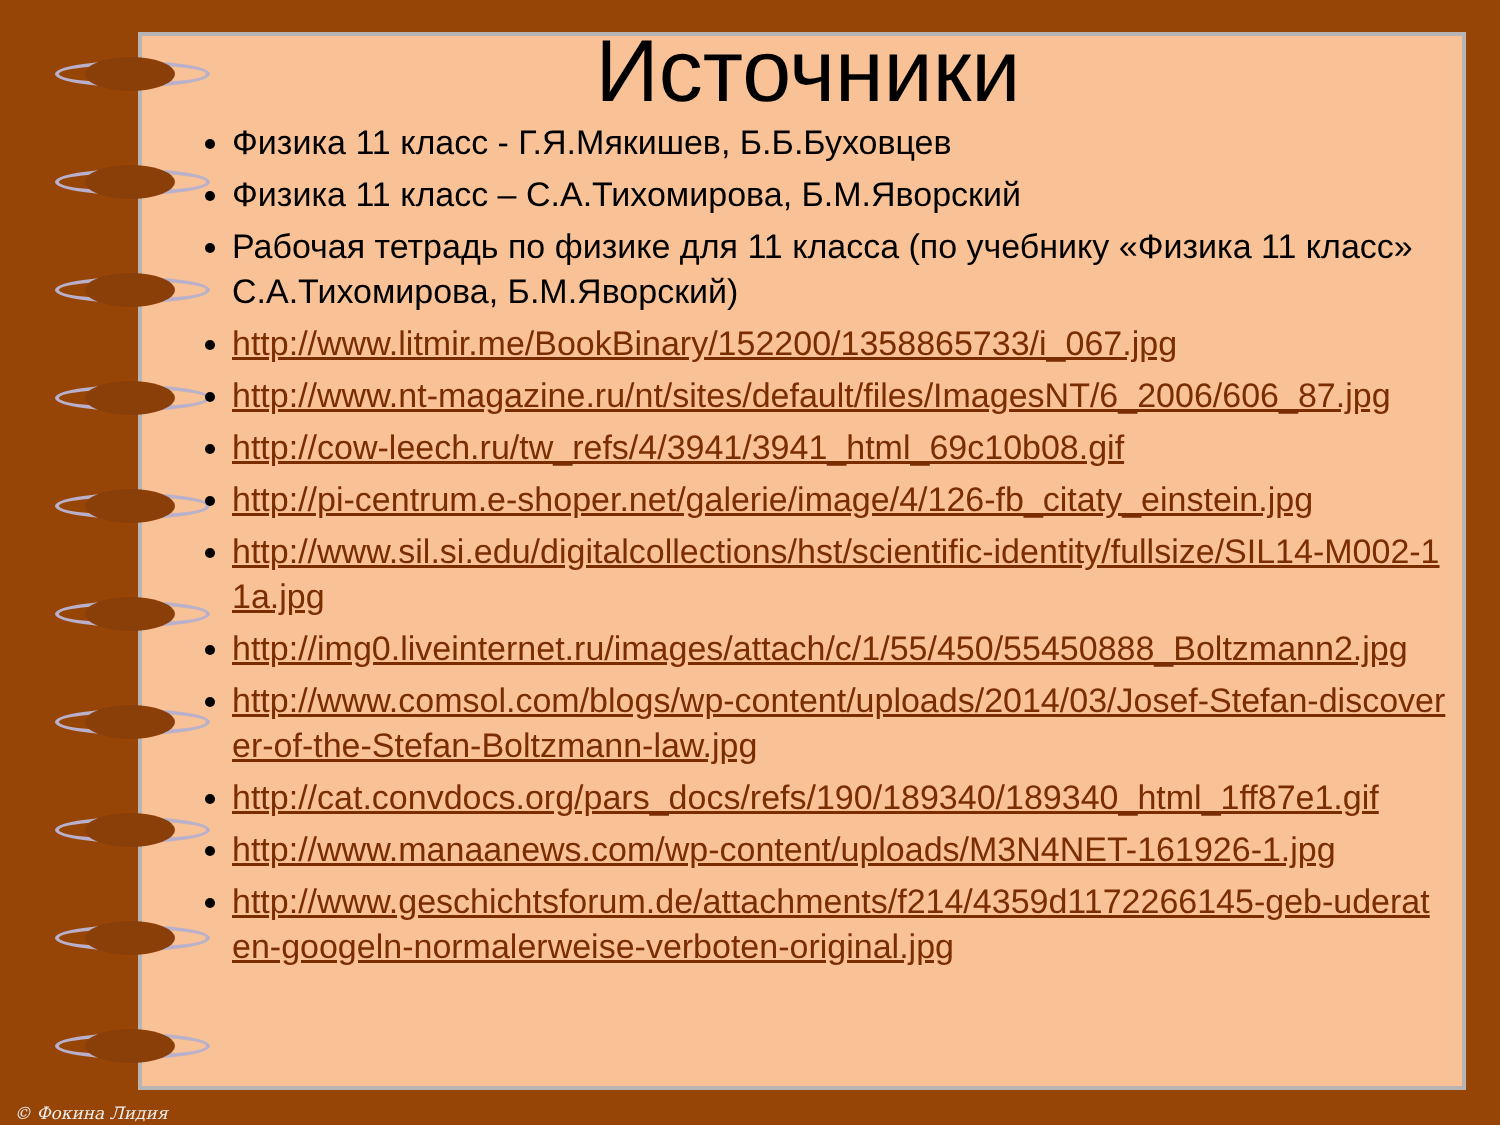Источники
Физика 11 класс - Г.Я.Мякишев, Б.Б.Буховцев
Физика 11 класс – С.А.Тихомирова, Б.М.Яворский
Рабочая тетрадь по физике для 11 класса (по учебнику «Физика 11 класс» С.А.Тихомирова, Б.М.Яворский)
http://www.litmir.me/BookBinary/152200/1358865733/i_067.jpg
http://www.nt-magazine.ru/nt/sites/default/files/ImagesNT/6_2006/606_87.jpg
http://cow-leech.ru/tw_refs/4/3941/3941_html_69c10b08.gif
http://pi-centrum.e-shoper.net/galerie/image/4/126-fb_citaty_einstein.jpg
http://www.sil.si.edu/digitalcollections/hst/scientific-identity/fullsize/SIL14-M002-11a.jpg
http://img0.liveinternet.ru/images/attach/c/1/55/450/55450888_Boltzmann2.jpg
http://www.comsol.com/blogs/wp-content/uploads/2014/03/Josef-Stefan-discoverer-of-the-Stefan-Boltzmann-law.jpg
http://cat.convdocs.org/pars_docs/refs/190/189340/189340_html_1ff87e1.gif
http://www.manaanews.com/wp-content/uploads/M3N4NET-161926-1.jpg
http://www.geschichtsforum.de/attachments/f214/4359d1172266145-geb-uderaten-googeln-normalerweise-verboten-original.jpg
© Фокина Лидия